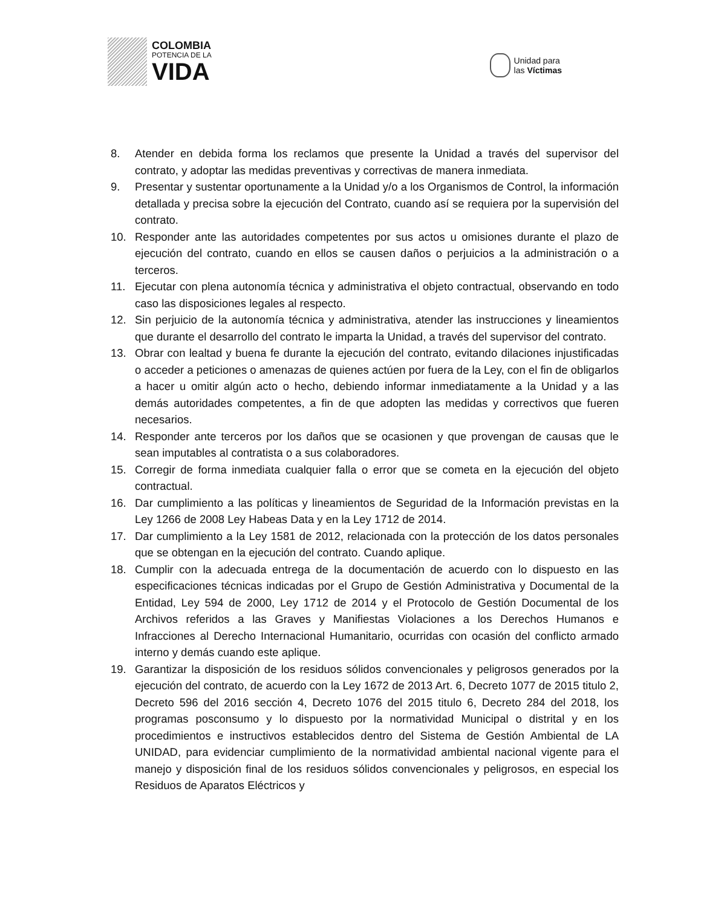COLOMBIA
POTENCIA DE LA
VIDA
Unidad para
las Víctimas
8. Atender en debida forma los reclamos que presente la Unidad a través del supervisor del contrato, y adoptar las medidas preventivas y correctivas de manera inmediata.
9. Presentar y sustentar oportunamente a la Unidad y/o a los Organismos de Control, la información detallada y precisa sobre la ejecución del Contrato, cuando así se requiera por la supervisión del contrato.
10. Responder ante las autoridades competentes por sus actos u omisiones durante el plazo de ejecución del contrato, cuando en ellos se causen daños o perjuicios a la administración o a terceros.
11. Ejecutar con plena autonomía técnica y administrativa el objeto contractual, observando en todo caso las disposiciones legales al respecto.
12. Sin perjuicio de la autonomía técnica y administrativa, atender las instrucciones y lineamientos que durante el desarrollo del contrato le imparta la Unidad, a través del supervisor del contrato.
13. Obrar con lealtad y buena fe durante la ejecución del contrato, evitando dilaciones injustificadas o acceder a peticiones o amenazas de quienes actúen por fuera de la Ley, con el fin de obligarlos a hacer u omitir algún acto o hecho, debiendo informar inmediatamente a la Unidad y a las demás autoridades competentes, a fin de que adopten las medidas y correctivos que fueren necesarios.
14. Responder ante terceros por los daños que se ocasionen y que provengan de causas que le sean imputables al contratista o a sus colaboradores.
15. Corregir de forma inmediata cualquier falla o error que se cometa en la ejecución del objeto contractual.
16. Dar cumplimiento a las políticas y lineamientos de Seguridad de la Información previstas en la Ley 1266 de 2008 Ley Habeas Data y en la Ley 1712 de 2014.
17. Dar cumplimiento a la Ley 1581 de 2012, relacionada con la protección de los datos personales que se obtengan en la ejecución del contrato. Cuando aplique.
18. Cumplir con la adecuada entrega de la documentación de acuerdo con lo dispuesto en las especificaciones técnicas indicadas por el Grupo de Gestión Administrativa y Documental de la Entidad, Ley 594 de 2000, Ley 1712 de 2014 y el Protocolo de Gestión Documental de los Archivos referidos a las Graves y Manifiestas Violaciones a los Derechos Humanos e Infracciones al Derecho Internacional Humanitario, ocurridas con ocasión del conflicto armado interno y demás cuando este aplique.
19. Garantizar la disposición de los residuos sólidos convencionales y peligrosos generados por la ejecución del contrato, de acuerdo con la Ley 1672 de 2013 Art. 6, Decreto 1077 de 2015 titulo 2, Decreto 596 del 2016 sección 4, Decreto 1076 del 2015 titulo 6, Decreto 284 del 2018, los programas posconsumo y lo dispuesto por la normatividad Municipal o distrital y en los procedimientos e instructivos establecidos dentro del Sistema de Gestión Ambiental de LA UNIDAD, para evidenciar cumplimiento de la normatividad ambiental nacional vigente para el manejo y disposición final de los residuos sólidos convencionales y peligrosos, en especial los Residuos de Aparatos Eléctricos y